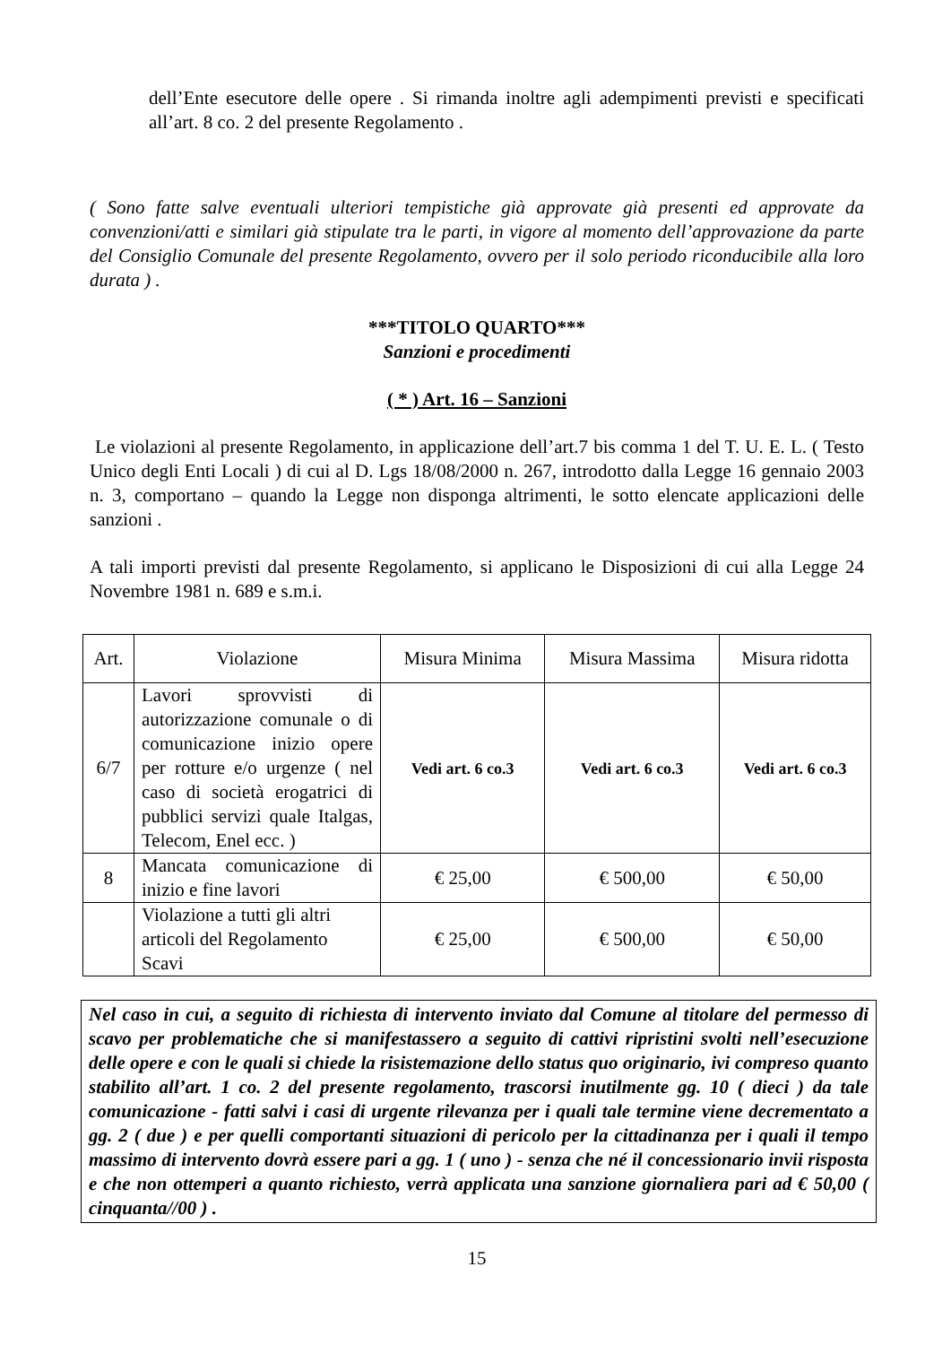dell’Ente esecutore delle opere . Si rimanda inoltre agli adempimenti previsti e specificati all’art. 8 co. 2 del presente Regolamento .
( Sono fatte salve eventuali ulteriori tempistiche già approvate già presenti ed approvate da convenzioni/atti e similari già stipulate tra le parti, in vigore al momento dell’approvazione da parte del Consiglio Comunale del presente Regolamento, ovvero per il solo periodo riconducibile alla loro durata ) .
***TITOLO QUARTO***
Sanzioni e procedimenti
( * ) Art. 16 – Sanzioni
Le violazioni al presente Regolamento, in applicazione dell’art.7 bis comma 1 del T. U. E. L. ( Testo Unico degli Enti Locali ) di cui al D. Lgs 18/08/2000 n. 267, introdotto dalla Legge 16 gennaio 2003 n. 3, comportano – quando la Legge non disponga altrimenti, le sotto elencate applicazioni delle sanzioni .
A tali importi previsti dal presente Regolamento, si applicano le Disposizioni di cui alla Legge 24 Novembre 1981 n. 689 e s.m.i.
| Art. | Violazione | Misura Minima | Misura Massima | Misura ridotta |
| --- | --- | --- | --- | --- |
| 6/7 | Lavori sprovvisti di autorizzazione comunale o di comunicazione inizio opere per rotture e/o urgenze ( nel caso di società erogatrici di pubblici servizi quale Italgas, Telecom, Enel ecc. ) | Vedi art. 6 co.3 | Vedi art. 6 co.3 | Vedi art. 6 co.3 |
| 8 | Mancata comunicazione di inizio e fine lavori | € 25,00 | € 500,00 | € 50,00 |
| | Violazione a tutti gli altri articoli del Regolamento Scavi | € 25,00 | € 500,00 | € 50,00 |
Nel caso in cui, a seguito di richiesta di intervento inviato dal Comune al titolare del permesso di scavo per problematiche che si manifestassero a seguito di cattivi ripristini svolti nell’esecuzione delle opere e con le quali si chiede la risistemazione dello status quo originario, ivi compreso quanto stabilito all’art. 1 co. 2 del presente regolamento, trascorsi inutilmente gg. 10 ( dieci ) da tale comunicazione - fatti salvi i casi di urgente rilevanza per i quali tale termine viene decrementato a gg. 2 ( due ) e per quelli comportanti situazioni di pericolo per la cittadinanza per i quali il tempo massimo di intervento dovrà essere pari a gg. 1 ( uno ) - senza che né il concessionario invii risposta e che non ottemperi a quanto richiesto, verrà applicata una sanzione giornaliera pari ad € 50,00 ( cinquanta//00 ) .
15